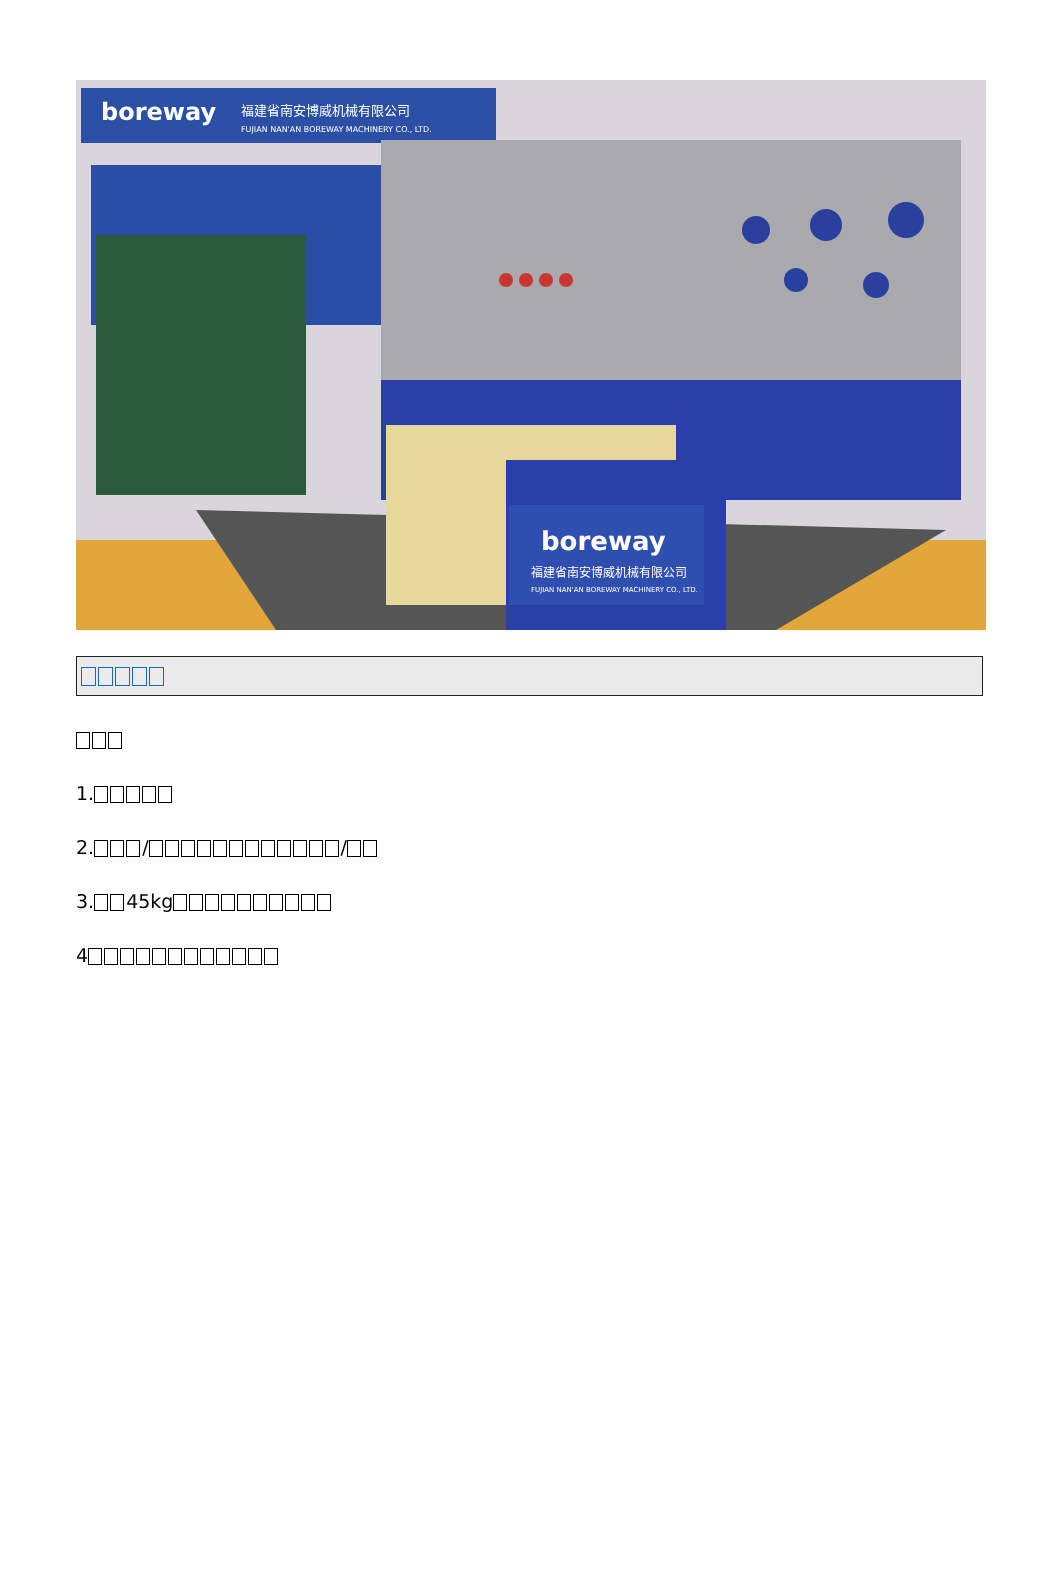boreway
福建省南安博威机械有限公司
FUJIAN NAN'AN BOREWAY MACHINERY CO., LTD.
boreway
福建省南安博威机械有限公司
FUJIAN NAN'AN BOREWAY MACHINERY CO., LTD.
1.
2. / /
3. 45kg
4